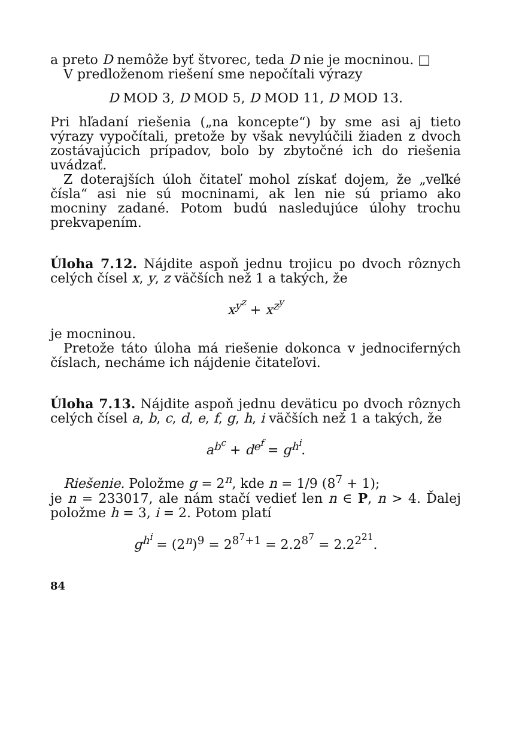a preto D nemôže byť štvorec, teda D nie je mocninou. □
V predloženom riešení sme nepočítali výrazy
D MOD 3, D MOD 5, D MOD 11, D MOD 13.
Pri hľadaní riešenia („na koncepte“) by sme asi aj tieto výrazy vypočítali, pretože by však nevylúčili žiaden z dvoch zostávajúcich prípadov, bolo by zbytočné ich do riešenia uvádzať.
Z doterajších úloh čitateľ mohol získať dojem, že „veľké čísla“ asi nie sú mocninami, ak len nie sú priamo ako mocniny zadané. Potom budú nasledujúce úlohy trochu prekvapením.
Úloha 7.12. Nájdite aspoň jednu trojicu po dvoch rôznych celých čísel x, y, z väčších než 1 a takých, že
x<sup>y<sup>z</sup></sup> + x<sup>z<sup>y</sup></sup>
je mocninou.
Pretože táto úloha má riešenie dokonca v jednociferných číslach, necháme ich nájdenie čitateľovi.
Úloha 7.13. Nájdite aspoň jednu deväticu po dvoch rôznych celých čísel a, b, c, d, e, f, g, h, i väčších než 1 a takých, že
a<sup>b<sup>c</sup></sup> + d<sup>e<sup>f</sup></sup> = g<sup>h<sup>i</sup></sup>.
Riešenie. Položme g = 2<sup>n</sup>, kde n = 1/9 (8<sup>7</sup> + 1);
je n = 233017, ale nám stačí vedieť len n ∈ P, n > 4. Ďalej položme h = 3, i = 2. Potom platí
g<sup>h<sup>i</sup></sup> = (2<sup>n</sup>)<sup>9</sup> = 2<sup>8<sup>7</sup>+1</sup> = 2.2<sup>8<sup>7</sup></sup> = 2.2<sup>2<sup>21</sup></sup>.
84